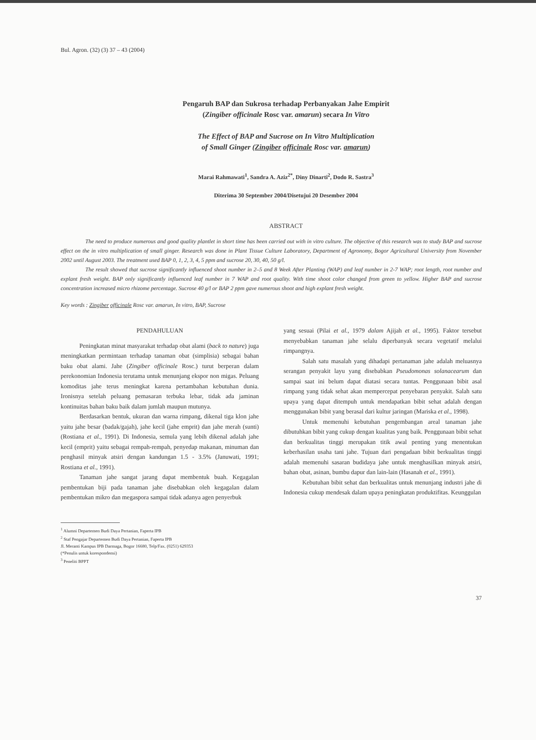Bul. Agron. (32) (3) 37 – 43 (2004)
Pengaruh BAP dan Sukrosa terhadap Perbanyakan Jahe Empirit
(Zingiber officinale Rosc var. amarun) secara In Vitro
The Effect of BAP and Sucrose on In Vitro Multiplication
of Small Ginger (Zingiber officinale Rosc var. amarun)
Marai Rahmawati<sup>1</sup>, Sandra A. Aziz<sup>2*</sup>, Diny Dinarti<sup>2</sup>, Dodo R. Sastra<sup>3</sup>
Diterima 30 September 2004/Disetujui 20 Desember 2004
ABSTRACT
The need to produce numerous and good quality plantlet in short time has been carried out with in vitro culture. The objective of this research was to study BAP and sucrose effect on the in vitro multiplication of small ginger. Research was done in Plant Tissue Culture Laboratory, Department of Agronomy, Bogor Agricultural University from November 2002 until August 2003. The treatment used BAP 0, 1, 2, 3, 4, 5 ppm and sucrose 20, 30, 40, 50 g/l.
The result showed that sucrose significantly influenced shoot number in 2–5 and 8 Week After Planting (WAP) and leaf number in 2-7 WAP; root length, root number and explant fresh weight. BAP only significantly influenced leaf number in 7 WAP and root quality. With time shoot color changed from green to yellow. Higher BAP and sucrose concentration increased micro rhizome percentage. Sucrose 40 g/l or BAP 2 ppm gave numerous shoot and high explant fresh weight.
Key words : Zingiber officinale Rosc var. amarun, In vitro, BAP, Sucrose
PENDAHULUAN
Peningkatan minat masyarakat terhadap obat alami (back to nature) juga meningkatkan permintaan terhadap tanaman obat (simplisia) sebagai bahan baku obat alami. Jahe (Zingiber officinale Rosc.) turut berperan dalam perekonomian Indonesia terutama untuk menunjang ekspor non migas. Peluang komoditas jahe terus meningkat karena pertambahan kebutuhan dunia. Ironisnya setelah peluang pemasaran terbuka lebar, tidak ada jaminan kontinuitas bahan baku baik dalam jumlah maupun mutunya.
Berdasarkan bentuk, ukuran dan warna rimpang, dikenal tiga klon jahe yaitu jahe besar (badak/gajah), jahe kecil (jahe emprit) dan jahe merah (sunti) (Rostiana et al., 1991). Di Indonesia, semula yang lebih dikenal adalah jahe kecil (emprit) yaitu sebagai rempah-rempah, penyedap makanan, minuman dan penghasil minyak atsiri dengan kandungan 1.5 - 3.5% (Januwati, 1991; Rostiana et al., 1991).
Tanaman jahe sangat jarang dapat membentuk buah. Kegagalan pembentukan biji pada tanaman jahe disebabkan oleh kegagalan dalam pembentukan mikro dan megaspora sampai tidak adanya agen penyerbuk
yang sesuai (Pilai et al., 1979 dalam Ajijah et al., 1995). Faktor tersebut menyebabkan tanaman jahe selalu diperbanyak secara vegetatif melalui rimpangnya.
Salah satu masalah yang dihadapi pertanaman jahe adalah meluasnya serangan penyakit layu yang disebabkan Pseudomonas solanacearum dan sampai saat ini belum dapat diatasi secara tuntas. Penggunaan bibit asal rimpang yang tidak sehat akan mempercepat penyebaran penyakit. Salah satu upaya yang dapat ditempuh untuk mendapatkan bibit sehat adalah dengan menggunakan bibit yang berasal dari kultur jaringan (Mariska et al., 1998).
Untuk memenuhi kebutuhan pengembangan areal tanaman jahe dibutuhkan bibit yang cukup dengan kualitas yang baik. Penggunaan bibit sehat dan berkualitas tinggi merupakan titik awal penting yang menentukan keberhasilan usaha tani jahe. Tujuan dari pengadaan bibit berkualitas tinggi adalah memenuhi sasaran budidaya jahe untuk menghasilkan minyak atsiri, bahan obat, asinan, bumbu dapur dan lain-lain (Hasanah et al., 1991).
Kebutuhan bibit sehat dan berkualitas untuk menunjang industri jahe di Indonesia cukup mendesak dalam upaya peningkatan produktifitas. Keunggulan
<sup>1</sup> Alumni Departemen Budi Daya Pertanian, Faperta IPB
<sup>2</sup> Staf Pengajar Departemen Budi Daya Pertanian, Faperta IPB
Jl. Meranti Kampus IPB Darmaga, Bogor 16680, Telp/Fax. (0251) 629353
(*Penulis untuk korespondensi)
<sup>3</sup> Peneliti BPPT
37